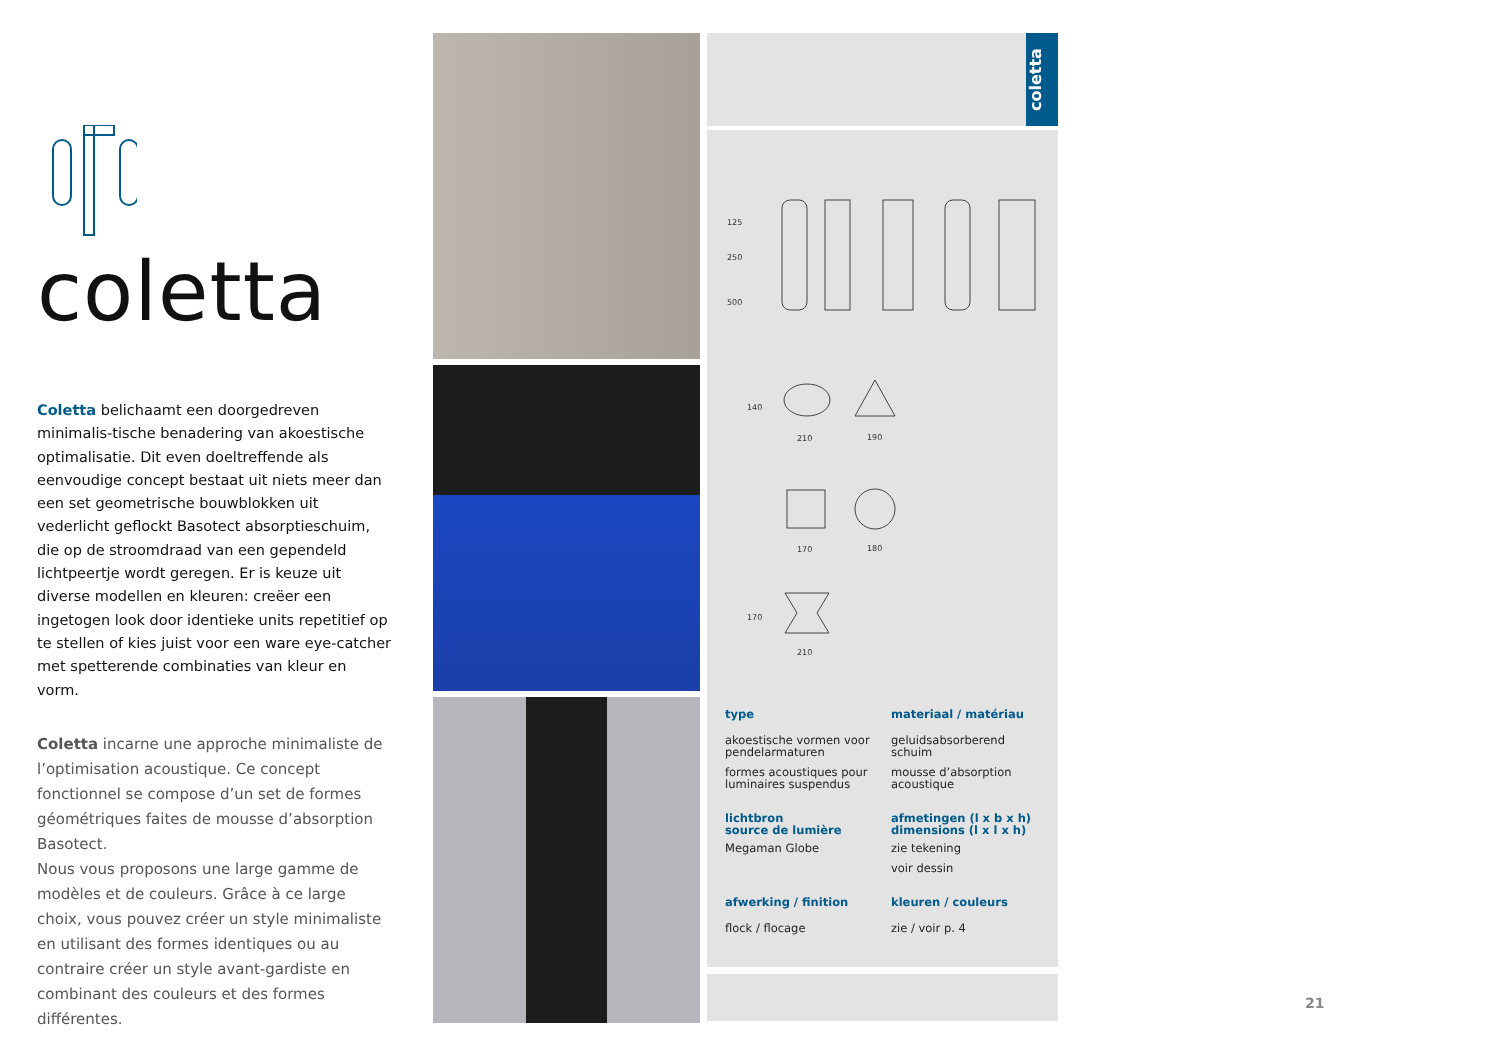coletta
Coletta belichaamt een doorgedreven minimalis-tische benadering van akoestische optimalisatie. Dit even doeltreffende als eenvoudige concept bestaat uit niets meer dan een set geometrische bouwblokken uit vederlicht geflockt Basotect absorptieschuim, die op de stroomdraad van een gependeld lichtpeertje wordt geregen. Er is keuze uit diverse modellen en kleuren: creëer een ingetogen look door identieke units repetitief op te stellen of kies juist voor een ware eye-catcher met spetterende combinaties van kleur en vorm.
Coletta incarne une approche minimaliste de l’optimisation acoustique. Ce concept fonctionnel se compose d’un set de formes géométriques faites de mousse d’absorption Basotect.
Nous vous proposons une large gamme de modèles et de couleurs. Grâce à ce large choix, vous pouvez créer un style minimaliste en utilisant des formes identiques ou au contraire créer un style avant-gardiste en combinant des couleurs et des formes différentes.
coletta
210
190
170
180
210
125
250
500
140
170
type
akoestische vormen voor pendelarmaturen
formes acoustiques pour luminaires suspendus
materiaal / matériau
geluidsabsorberend schuim
mousse d’absorption acoustique
lichtbron
source de lumière
Megaman Globe
afmetingen (l x b x h)
dimensions (l x l x h)
zie tekening
voir dessin
afwerking / finition
flock / flocage
kleuren / couleurs
zie / voir p. 4
21